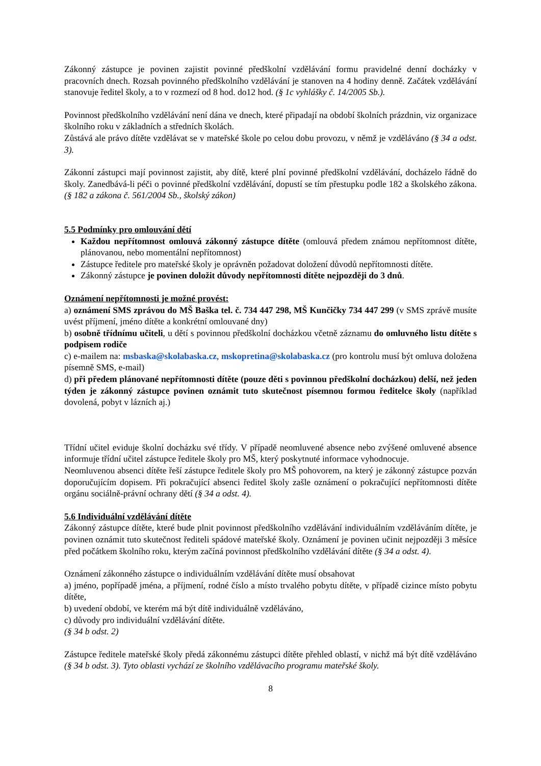Zákonný zástupce je povinen zajistit povinné předškolní vzdělávání formu pravidelné denní docházky v pracovních dnech. Rozsah povinného předškolního vzdělávání je stanoven na 4 hodiny denně. Začátek vzdělávání stanovuje ředitel školy, a to v rozmezí od 8 hod. do12 hod. (§ 1c vyhlášky č. 14/2005 Sb.).
Povinnost předškolního vzdělávání není dána ve dnech, které připadají na období školních prázdnin, viz organizace školního roku v základních a středních školách.
Zůstává ale právo dítěte vzdělávat se v mateřské škole po celou dobu provozu, v němž je vzděláváno (§ 34 a odst. 3).
Zákonní zástupci mají povinnost zajistit, aby dítě, které plní povinné předškolní vzdělávání, docházelo řádně do školy. Zanedbává-li péči o povinné předškolní vzdělávání, dopustí se tím přestupku podle 182 a školského zákona. (§ 182 a zákona č. 561/2004 Sb., školský zákon)
5.5 Podmínky pro omlouvání dětí
Každou nepřítomnost omlouvá zákonný zástupce dítěte (omlouvá předem známou nepřítomnost dítěte, plánovanou, nebo momentální nepřítomnost)
Zástupce ředitele pro mateřské školy je oprávněn požadovat doložení důvodů nepřítomnosti dítěte.
Zákonný zástupce je povinen doložit důvody nepřítomnosti dítěte nejpozději do 3 dnů.
Oznámení nepřítomnosti je možné provést:
a) oznámení SMS zprávou do MŠ Baška tel. č. 734 447 298, MŠ Kunčičky 734 447 299 (v SMS zprávě musíte uvést příjmení, jméno dítěte a konkrétní omlouvané dny)
b) osobně třídnímu učiteli, u dětí s povinnou předškolní docházkou včetně záznamu do omluvného listu dítěte s podpisem rodiče
c) e-mailem na: msbaska@skolabaska.cz, mskopretina@skolabaska.cz (pro kontrolu musí být omluva doložena písemně SMS, e-mail)
d) při předem plánované nepřítomnosti dítěte (pouze děti s povinnou předškolní docházkou) delší, než jeden týden je zákonný zástupce povinen oznámit tuto skutečnost písemnou formou ředitelce školy (například dovolená, pobyt v lázních aj.)
Třídní učitel eviduje školní docházku své třídy. V případě neomluvené absence nebo zvýšené omluvené absence informuje třídní učitel zástupce ředitele školy pro MŠ, který poskytnuté informace vyhodnocuje.
Neomluvenou absenci dítěte řeší zástupce ředitele školy pro MŠ pohovorem, na který je zákonný zástupce pozván doporučujícím dopisem. Při pokračující absenci ředitel školy zašle oznámení o pokračující nepřítomnosti dítěte orgánu sociálně-právní ochrany dětí (§ 34 a odst. 4).
5.6 Individuální vzdělávání dítěte
Zákonný zástupce dítěte, které bude plnit povinnost předškolního vzdělávání individuálním vzděláváním dítěte, je povinen oznámit tuto skutečnost řediteli spádové mateřské školy. Oznámení je povinen učinit nejpozději 3 měsíce před počátkem školního roku, kterým začíná povinnost předškolního vzdělávání dítěte (§ 34 a odst. 4).
Oznámení zákonného zástupce o individuálním vzdělávání dítěte musí obsahovat
a) jméno, popřípadě jména, a příjmení, rodné číslo a místo trvalého pobytu dítěte, v případě cizince místo pobytu dítěte,
b) uvedení období, ve kterém má být dítě individuálně vzděláváno,
c) důvody pro individuální vzdělávání dítěte.
(§ 34 b odst. 2)
Zástupce ředitele mateřské školy předá zákonnému zástupci dítěte přehled oblastí, v nichž má být dítě vzděláváno (§ 34 b odst. 3). Tyto oblasti vychází ze školního vzdělávacího programu mateřské školy.
8